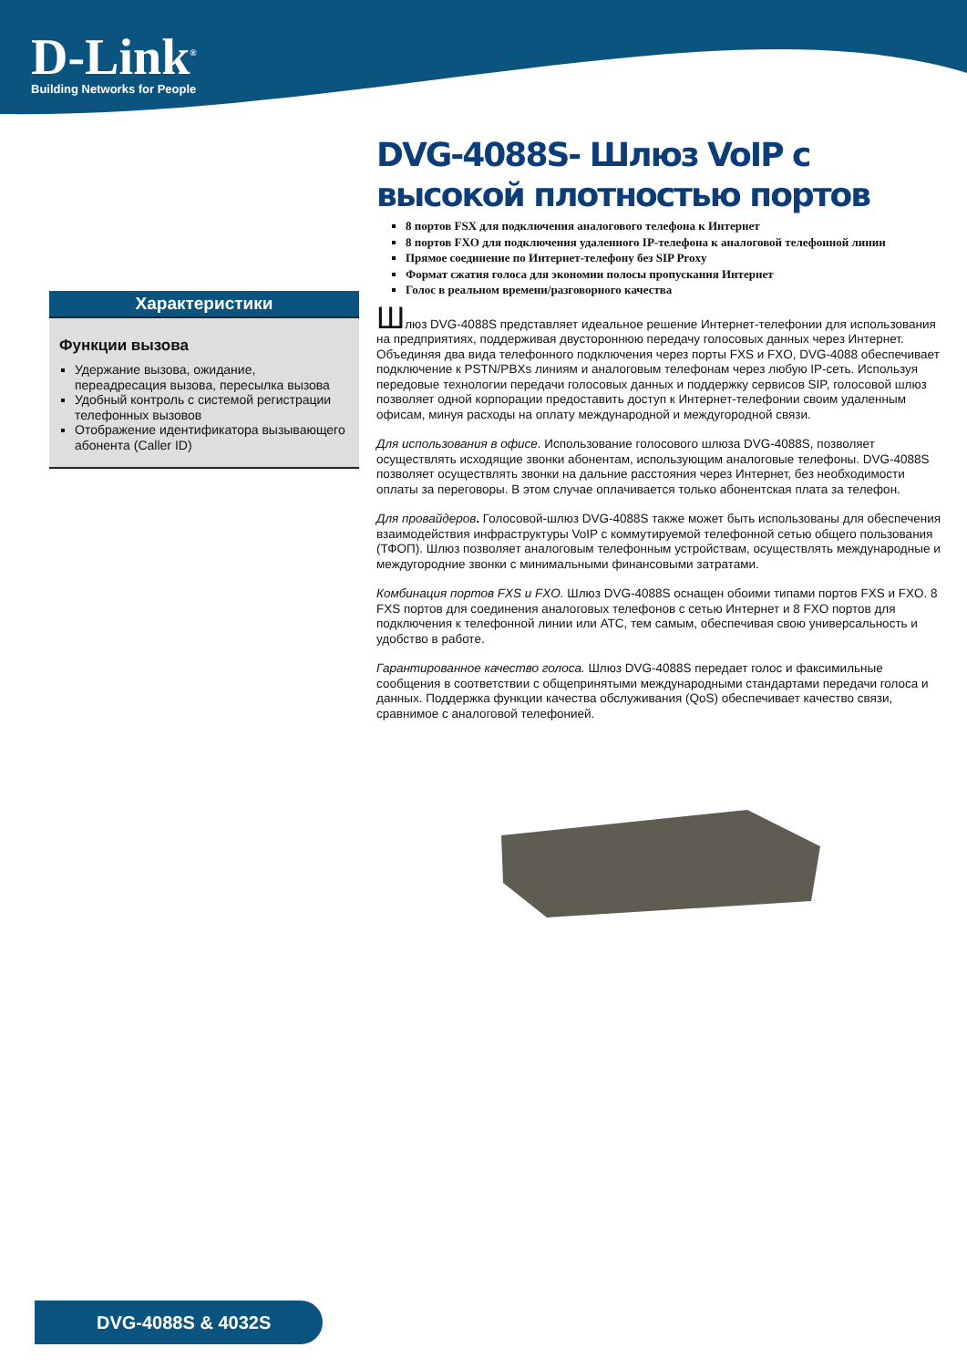D-Link<sup>®</sup>
Building Networks for People
Характеристики
Функции вызова
Удержание вызова, ожидание, переадресация вызова, пересылка вызова
Удобный контроль с системой регистрации телефонных вызовов
Отображение идентификатора вызывающего абонента (Caller ID)
DVG-4088S- Шлюз VoIP с высокой плотностью портов
8 портов FSX для подключения аналогового телефона к Интернет
8 портов FXO для подключения удаленного IP-телефона к аналоговой телефонной линии
Прямое соединение по Интернет-телефону без SIP Proxy
Формат сжатия голоса для экономии полосы пропускания Интернет
Голос в реальном времени/разговорного качества
Шлюз DVG-4088S представляет идеальное решение Интернет-телефонии для использования на предприятиях, поддерживая двустороннюю передачу голосовых данных через Интернет. Объединяя два вида телефонного подключения через порты FXS и FXO, DVG-4088 обеспечивает подключение к PSTN/PBXs линиям и аналоговым телефонам через любую IP-сеть. Используя передовые технологии передачи голосовых данных и поддержку сервисов SIP, голосовой шлюз позволяет одной корпорации предоставить доступ к Интернет-телефонии своим удаленным офисам, минуя расходы на оплату международной и междугородной связи.
Для использования в офисе. Использование голосового шлюза DVG-4088S, позволяет осуществлять исходящие звонки абонентам, использующим аналоговые телефоны. DVG-4088S позволяет осуществлять звонки на дальние расстояния через Интернет, без необходимости оплаты за переговоры. В этом случае оплачивается только абонентская плата за телефон.
Для провайдеров. Голосовой-шлюз DVG-4088S также может быть использованы для обеспечения взаимодействия инфраструктуры VoIP с коммутируемой телефонной сетью общего пользования (ТФОП). Шлюз позволяет аналоговым телефонным устройствам, осуществлять международные и междугородние звонки с минимальными финансовыми затратами.
Комбинация портов FXS и FXO. Шлюз DVG-4088S оснащен обоими типами портов FXS и FXO. 8 FXS портов для соединения аналоговых телефонов с сетью Интернет и 8 FXO портов для подключения к телефонной линии или АТС, тем самым, обеспечивая свою универсальность и удобство в работе.
Гарантированное качество голоса. Шлюз DVG-4088S передает голос и факсимильные сообщения в соответствии с общепринятыми международными стандартами передачи голоса и данных. Поддержка функции качества обслуживания (QoS) обеспечивает качество связи, сравнимое с аналоговой телефонией.
DVG-4088S & 4032S